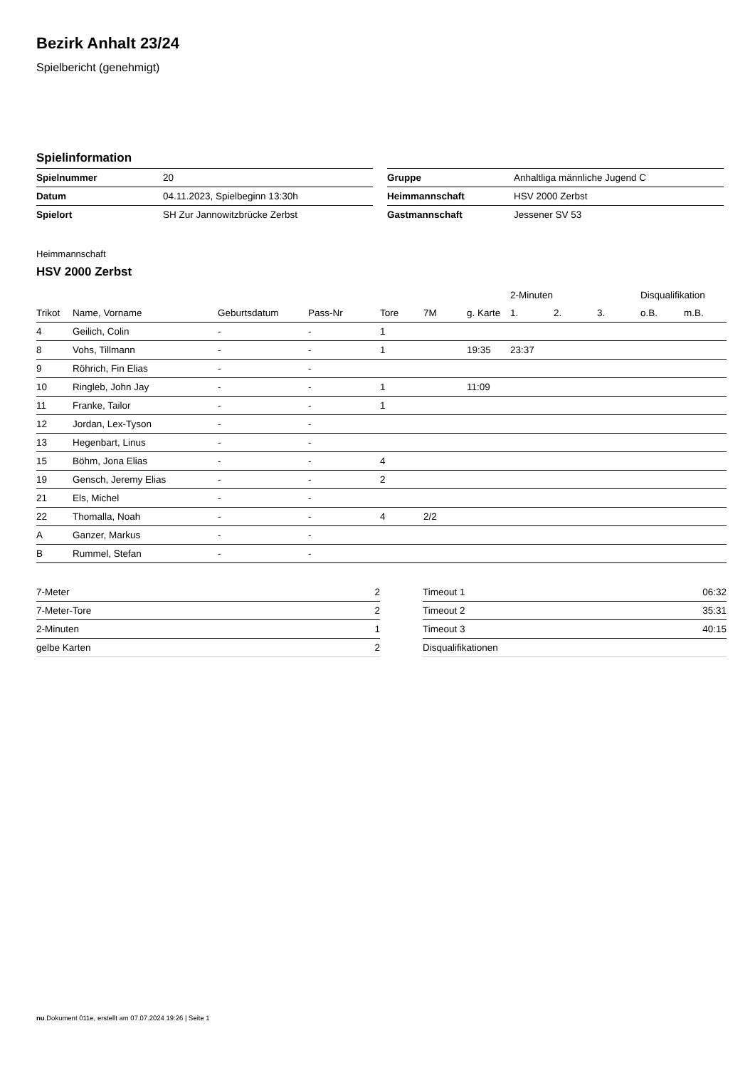Bezirk Anhalt 23/24
Spielbericht (genehmigt)
Spielinformation
| Spielnummer | 20 |
| Datum | 04.11.2023, Spielbeginn 13:30h |
| Spielort | SH Zur Jannowitzbrücke Zerbst |
| Gruppe | Anhaltliga männliche Jugend C |
| Heimmannschaft | HSV 2000 Zerbst |
| Gastmannschaft | Jessener SV 53 |
Heimmannschaft
HSV 2000 Zerbst
| | | | | | | | 2-Minuten | | | Disqualifikation | |
| --- | --- | --- | --- | --- | --- | --- | --- | --- | --- | --- | --- |
| Trikot | Name, Vorname | Geburtsdatum | Pass-Nr | Tore | 7M | g. Karte | 1. | 2. | 3. | o.B. | m.B. |
| 4 | Geilich, Colin | - | - | 1 | | | | | | | |
| 8 | Vohs, Tillmann | - | - | 1 | | 19:35 | 23:37 | | | | |
| 9 | Röhrich, Fin Elias | - | - | | | | | | | | |
| 10 | Ringleb, John Jay | - | - | 1 | | 11:09 | | | | | |
| 11 | Franke, Tailor | - | - | 1 | | | | | | | |
| 12 | Jordan, Lex-Tyson | - | - | | | | | | | | |
| 13 | Hegenbart, Linus | - | - | | | | | | | | |
| 15 | Böhm, Jona Elias | - | - | 4 | | | | | | | |
| 19 | Gensch, Jeremy Elias | - | - | 2 | | | | | | | |
| 21 | Els, Michel | - | - | | | | | | | | |
| 22 | Thomalla, Noah | - | - | 4 | 2/2 | | | | | | |
| A | Ganzer, Markus | - | - | | | | | | | | |
| B | Rummel, Stefan | - | - | | | | | | | | |
| 7-Meter | 2 |
| 7-Meter-Tore | 2 |
| 2-Minuten | 1 |
| gelbe Karten | 2 |
| Timeout 1 | 06:32 |
| Timeout 2 | 35:31 |
| Timeout 3 | 40:15 |
| Disqualifikationen | |
nu.Dokument 011e, erstellt am 07.07.2024 19:26 | Seite 1